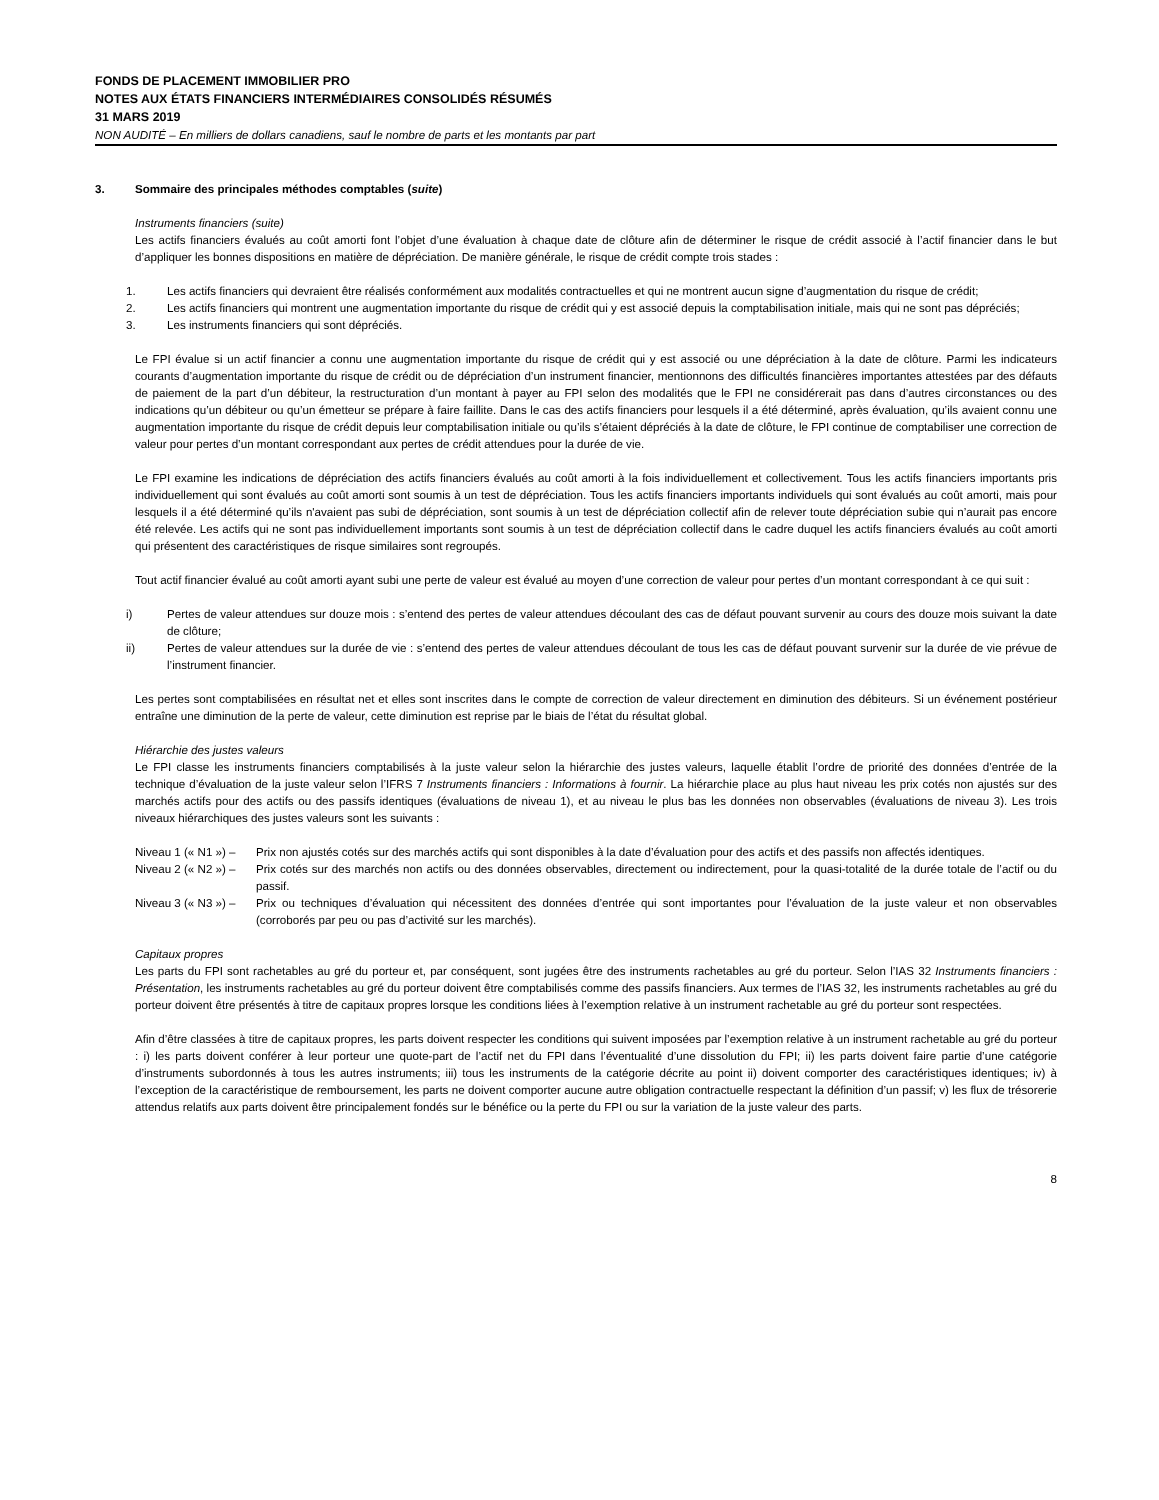FONDS DE PLACEMENT IMMOBILIER PRO
NOTES AUX ÉTATS FINANCIERS INTERMÉDIAIRES CONSOLIDÉS RÉSUMÉS
31 MARS 2019
NON AUDITÉ – En milliers de dollars canadiens, sauf le nombre de parts et les montants par part
3. Sommaire des principales méthodes comptables (suite)
Instruments financiers (suite)
Les actifs financiers évalués au coût amorti font l’objet d’une évaluation à chaque date de clôture afin de déterminer le risque de crédit associé à l’actif financier dans le but d’appliquer les bonnes dispositions en matière de dépréciation. De manière générale, le risque de crédit compte trois stades :
1. Les actifs financiers qui devraient être réalisés conformément aux modalités contractuelles et qui ne montrent aucun signe d’augmentation du risque de crédit;
2. Les actifs financiers qui montrent une augmentation importante du risque de crédit qui y est associé depuis la comptabilisation initiale, mais qui ne sont pas dépréciés;
3. Les instruments financiers qui sont dépréciés.
Le FPI évalue si un actif financier a connu une augmentation importante du risque de crédit qui y est associé ou une dépréciation à la date de clôture. Parmi les indicateurs courants d’augmentation importante du risque de crédit ou de dépréciation d’un instrument financier, mentionnons des difficultés financières importantes attestées par des défauts de paiement de la part d’un débiteur, la restructuration d’un montant à payer au FPI selon des modalités que le FPI ne considérerait pas dans d’autres circonstances ou des indications qu’un débiteur ou qu’un émetteur se prépare à faire faillite. Dans le cas des actifs financiers pour lesquels il a été déterminé, après évaluation, qu’ils avaient connu une augmentation importante du risque de crédit depuis leur comptabilisation initiale ou qu’ils s’étaient dépréciés à la date de clôture, le FPI continue de comptabiliser une correction de valeur pour pertes d’un montant correspondant aux pertes de crédit attendues pour la durée de vie.
Le FPI examine les indications de dépréciation des actifs financiers évalués au coût amorti à la fois individuellement et collectivement. Tous les actifs financiers importants pris individuellement qui sont évalués au coût amorti sont soumis à un test de dépréciation. Tous les actifs financiers importants individuels qui sont évalués au coût amorti, mais pour lesquels il a été déterminé qu’ils n'avaient pas subi de dépréciation, sont soumis à un test de dépréciation collectif afin de relever toute dépréciation subie qui n’aurait pas encore été relevée. Les actifs qui ne sont pas individuellement importants sont soumis à un test de dépréciation collectif dans le cadre duquel les actifs financiers évalués au coût amorti qui présentent des caractéristiques de risque similaires sont regroupés.
Tout actif financier évalué au coût amorti ayant subi une perte de valeur est évalué au moyen d’une correction de valeur pour pertes d’un montant correspondant à ce qui suit :
i) Pertes de valeur attendues sur douze mois : s’entend des pertes de valeur attendues découlant des cas de défaut pouvant survenir au cours des douze mois suivant la date de clôture;
ii) Pertes de valeur attendues sur la durée de vie : s’entend des pertes de valeur attendues découlant de tous les cas de défaut pouvant survenir sur la durée de vie prévue de l’instrument financier.
Les pertes sont comptabilisées en résultat net et elles sont inscrites dans le compte de correction de valeur directement en diminution des débiteurs. Si un événement postérieur entraîne une diminution de la perte de valeur, cette diminution est reprise par le biais de l’état du résultat global.
Hiérarchie des justes valeurs
Le FPI classe les instruments financiers comptabilisés à la juste valeur selon la hiérarchie des justes valeurs, laquelle établit l’ordre de priorité des données d’entrée de la technique d’évaluation de la juste valeur selon l’IFRS 7 Instruments financiers : Informations à fournir. La hiérarchie place au plus haut niveau les prix cotés non ajustés sur des marchés actifs pour des actifs ou des passifs identiques (évaluations de niveau 1), et au niveau le plus bas les données non observables (évaluations de niveau 3). Les trois niveaux hiérarchiques des justes valeurs sont les suivants :
Niveau 1 (« N1 ») – Prix non ajustés cotés sur des marchés actifs qui sont disponibles à la date d’évaluation pour des actifs et des passifs non affectés identiques.
Niveau 2 (« N2 ») – Prix cotés sur des marchés non actifs ou des données observables, directement ou indirectement, pour la quasi-totalité de la durée totale de l’actif ou du passif.
Niveau 3 (« N3 ») – Prix ou techniques d’évaluation qui nécessitent des données d’entrée qui sont importantes pour l’évaluation de la juste valeur et non observables (corroborés par peu ou pas d’activité sur les marchés).
Capitaux propres
Les parts du FPI sont rachetables au gré du porteur et, par conséquent, sont jugées être des instruments rachetables au gré du porteur. Selon l’IAS 32 Instruments financiers : Présentation, les instruments rachetables au gré du porteur doivent être comptabilisés comme des passifs financiers. Aux termes de l’IAS 32, les instruments rachetables au gré du porteur doivent être présentés à titre de capitaux propres lorsque les conditions liées à l’exemption relative à un instrument rachetable au gré du porteur sont respectées.
Afin d’être classées à titre de capitaux propres, les parts doivent respecter les conditions qui suivent imposées par l’exemption relative à un instrument rachetable au gré du porteur : i) les parts doivent conférer à leur porteur une quote-part de l’actif net du FPI dans l’éventualité d’une dissolution du FPI; ii) les parts doivent faire partie d’une catégorie d’instruments subordonnés à tous les autres instruments; iii) tous les instruments de la catégorie décrite au point ii) doivent comporter des caractéristiques identiques; iv) à l’exception de la caractéristique de remboursement, les parts ne doivent comporter aucune autre obligation contractuelle respectant la définition d’un passif; v) les flux de trésorerie attendus relatifs aux parts doivent être principalement fondés sur le bénéfice ou la perte du FPI ou sur la variation de la juste valeur des parts.
8